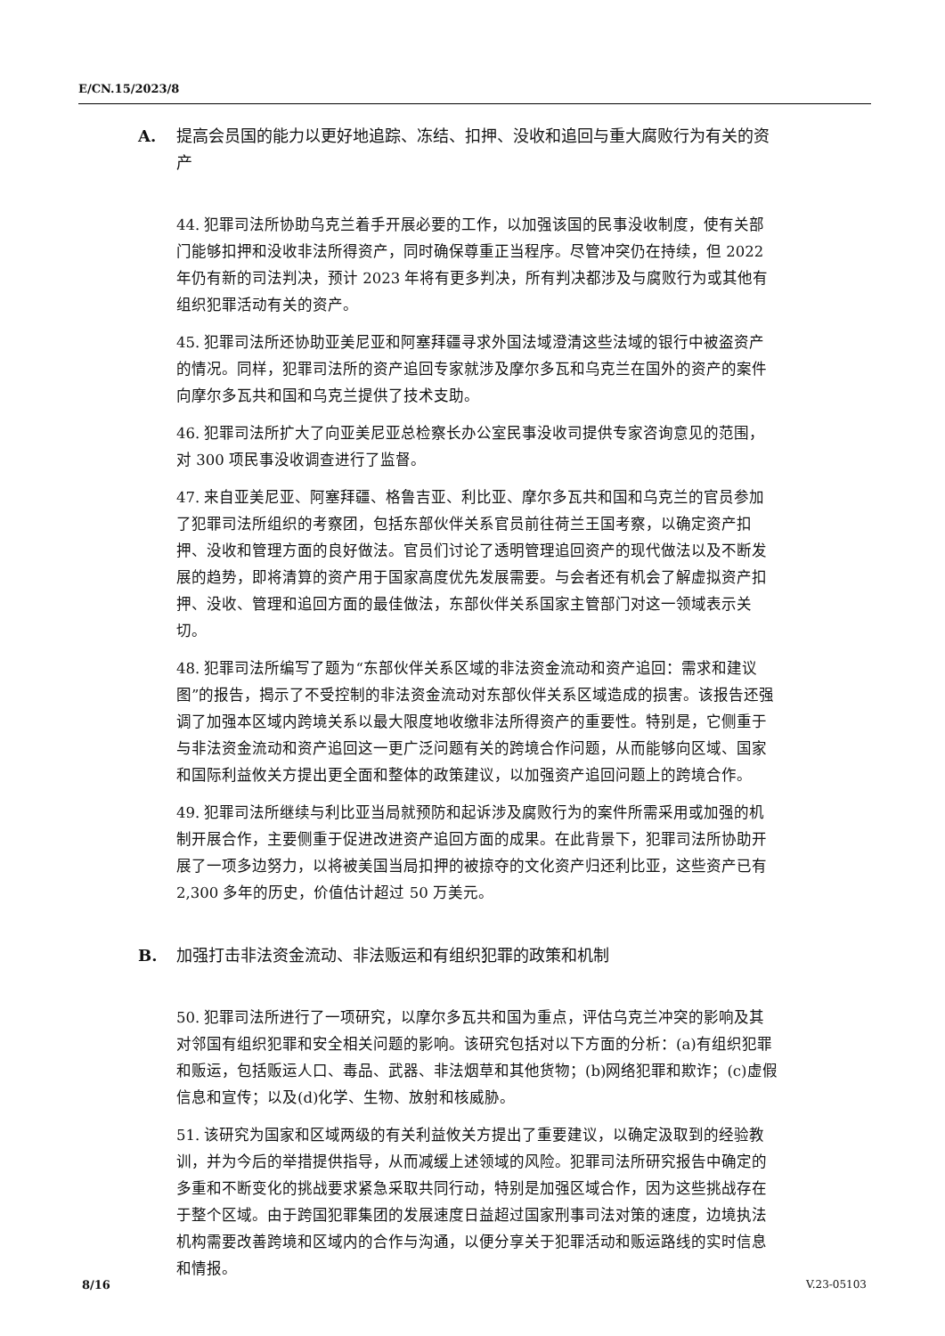E/CN.15/2023/8
A. 提高会员国的能力以更好地追踪、冻结、扣押、没收和追回与重大腐败行为有关的资产
44. 犯罪司法所协助乌克兰着手开展必要的工作，以加强该国的民事没收制度，使有关部门能够扣押和没收非法所得资产，同时确保尊重正当程序。尽管冲突仍在持续，但 2022 年仍有新的司法判决，预计 2023 年将有更多判决，所有判决都涉及与腐败行为或其他有组织犯罪活动有关的资产。
45. 犯罪司法所还协助亚美尼亚和阿塞拜疆寻求外国法域澄清这些法域的银行中被盗资产的情况。同样，犯罪司法所的资产追回专家就涉及摩尔多瓦和乌克兰在国外的资产的案件向摩尔多瓦共和国和乌克兰提供了技术支助。
46. 犯罪司法所扩大了向亚美尼亚总检察长办公室民事没收司提供专家咨询意见的范围，对 300 项民事没收调查进行了监督。
47. 来自亚美尼亚、阿塞拜疆、格鲁吉亚、利比亚、摩尔多瓦共和国和乌克兰的官员参加了犯罪司法所组织的考察团，包括东部伙伴关系官员前往荷兰王国考察，以确定资产扣押、没收和管理方面的良好做法。官员们讨论了透明管理追回资产的现代做法以及不断发展的趋势，即将清算的资产用于国家高度优先发展需要。与会者还有机会了解虚拟资产扣押、没收、管理和追回方面的最佳做法，东部伙伴关系国家主管部门对这一领域表示关切。
48. 犯罪司法所编写了题为“东部伙伴关系区域的非法资金流动和资产追回：需求和建议图”的报告，揭示了不受控制的非法资金流动对东部伙伴关系区域造成的损害。该报告还强调了加强本区域内跨境关系以最大限度地收缴非法所得资产的重要性。特别是，它侧重于与非法资金流动和资产追回这一更广泛问题有关的跨境合作问题，从而能够向区域、国家和国际利益攸关方提出更全面和整体的政策建议，以加强资产追回问题上的跨境合作。
49. 犯罪司法所继续与利比亚当局就预防和起诉涉及腐败行为的案件所需采用或加强的机制开展合作，主要侧重于促进改进资产追回方面的成果。在此背景下，犯罪司法所协助开展了一项多边努力，以将被美国当局扣押的被掠夺的文化资产归还利比亚，这些资产已有 2,300 多年的历史，价值估计超过 50 万美元。
B. 加强打击非法资金流动、非法贩运和有组织犯罪的政策和机制
50. 犯罪司法所进行了一项研究，以摩尔多瓦共和国为重点，评估乌克兰冲突的影响及其对邻国有组织犯罪和安全相关问题的影响。该研究包括对以下方面的分析：(a)有组织犯罪和贩运，包括贩运人口、毒品、武器、非法烟草和其他货物；(b)网络犯罪和欺诈；(c)虚假信息和宣传；以及(d)化学、生物、放射和核威胁。
51. 该研究为国家和区域两级的有关利益攸关方提出了重要建议，以确定汲取到的经验教训，并为今后的举措提供指导，从而减缓上述领域的风险。犯罪司法所研究报告中确定的多重和不断变化的挑战要求紧急采取共同行动，特别是加强区域合作，因为这些挑战存在于整个区域。由于跨国犯罪集团的发展速度日益超过国家刑事司法对策的速度，边境执法机构需要改善跨境和区域内的合作与沟通，以便分享关于犯罪活动和贩运路线的实时信息和情报。
8/16 V.23-05103